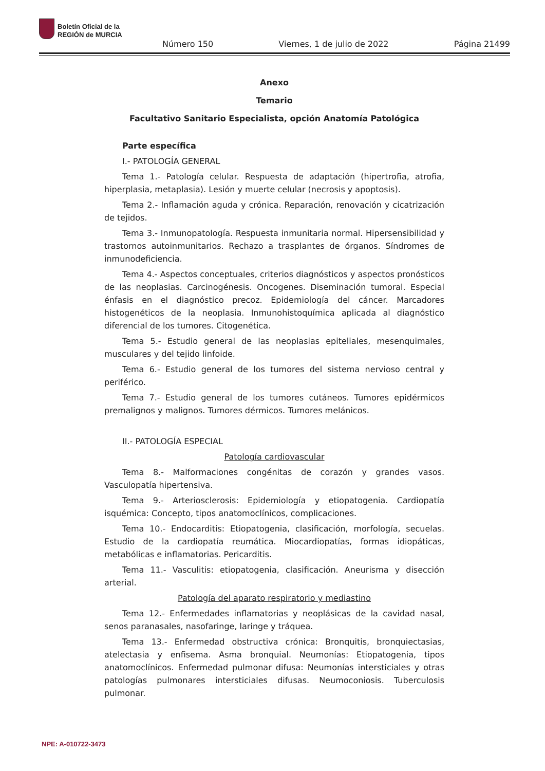Boletín Oficial de la
REGIÓN de MURCIA
Número 150 Viernes, 1 de julio de 2022 Página 21499
Anexo
Temario
Facultativo Sanitario Especialista, opción Anatomía Patológica
Parte específica
I.- PATOLOGÍA GENERAL
Tema 1.- Patología celular. Respuesta de adaptación (hipertrofia, atrofia, hiperplasia, metaplasia). Lesión y muerte celular (necrosis y apoptosis).
Tema 2.- Inflamación aguda y crónica. Reparación, renovación y cicatrización de tejidos.
Tema 3.- Inmunopatología. Respuesta inmunitaria normal. Hipersensibilidad y trastornos autoinmunitarios. Rechazo a trasplantes de órganos. Síndromes de inmunodeficiencia.
Tema 4.- Aspectos conceptuales, criterios diagnósticos y aspectos pronósticos de las neoplasias. Carcinogénesis. Oncogenes. Diseminación tumoral. Especial énfasis en el diagnóstico precoz. Epidemiología del cáncer. Marcadores histogenéticos de la neoplasia. Inmunohistoquímica aplicada al diagnóstico diferencial de los tumores. Citogenética.
Tema 5.- Estudio general de las neoplasias epiteliales, mesenquimales, musculares y del tejido linfoide.
Tema 6.- Estudio general de los tumores del sistema nervioso central y periférico.
Tema 7.- Estudio general de los tumores cutáneos. Tumores epidérmicos premalignos y malignos. Tumores dérmicos. Tumores melánicos.
II.- PATOLOGÍA ESPECIAL
Patología cardiovascular
Tema 8.- Malformaciones congénitas de corazón y grandes vasos. Vasculopatía hipertensiva.
Tema 9.- Arteriosclerosis: Epidemiología y etiopatogenia. Cardiopatía isquémica: Concepto, tipos anatomoclínicos, complicaciones.
Tema 10.- Endocarditis: Etiopatogenia, clasificación, morfología, secuelas. Estudio de la cardiopatía reumática. Miocardiopatías, formas idiopáticas, metabólicas e inflamatorias. Pericarditis.
Tema 11.- Vasculitis: etiopatogenia, clasificación. Aneurisma y disección arterial.
Patología del aparato respiratorio y mediastino
Tema 12.- Enfermedades inflamatorias y neoplásicas de la cavidad nasal, senos paranasales, nasofaringe, laringe y tráquea.
Tema 13.- Enfermedad obstructiva crónica: Bronquitis, bronquiectasias, atelectasia y enfisema. Asma bronquial. Neumonías: Etiopatogenia, tipos anatomoclínicos. Enfermedad pulmonar difusa: Neumonías intersticiales y otras patologías pulmonares intersticiales difusas. Neumoconiosis. Tuberculosis pulmonar.
NPE: A-010722-3473